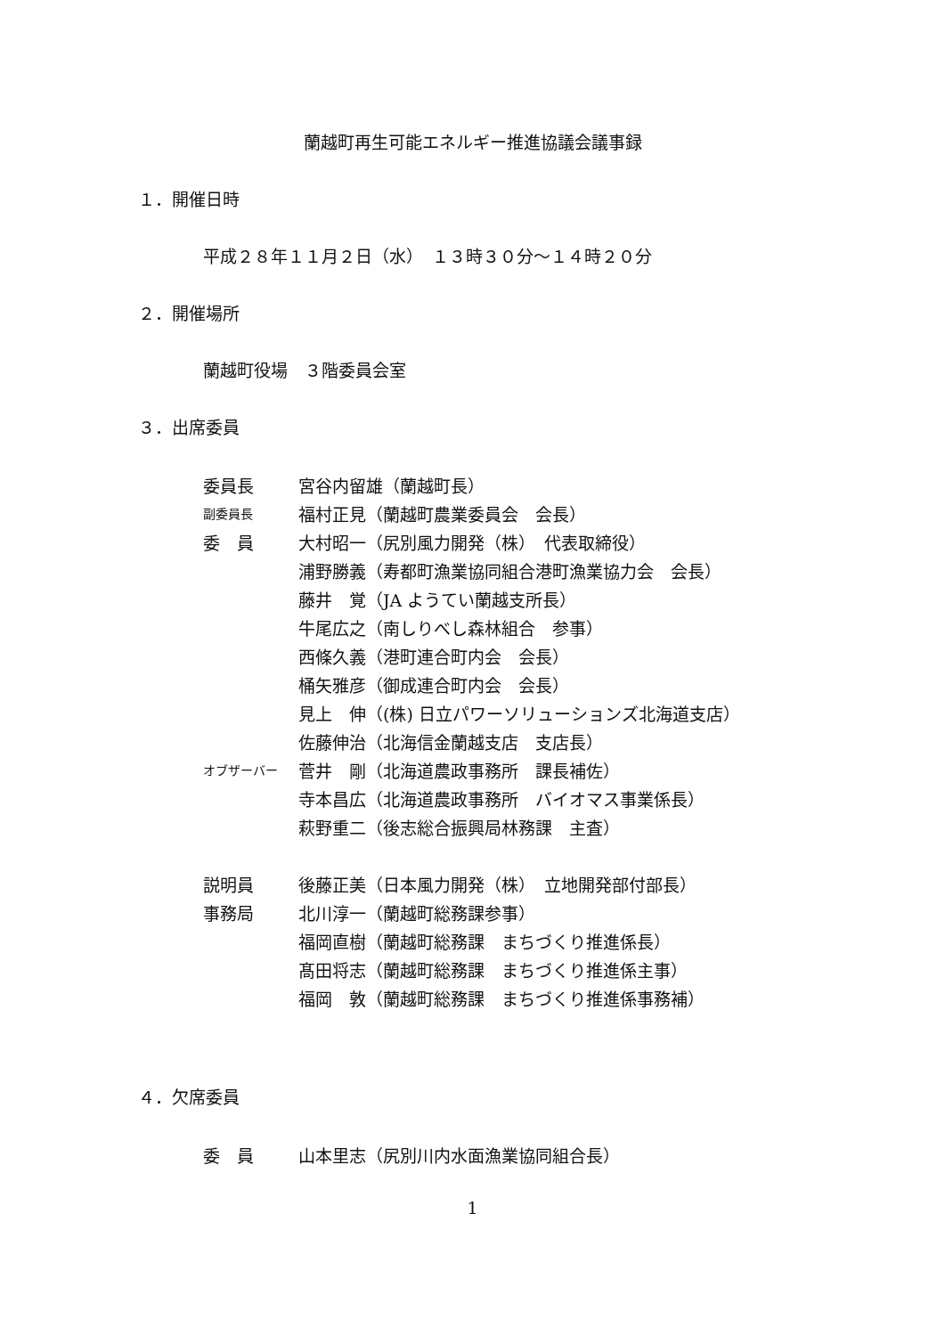蘭越町再生可能エネルギー推進協議会議事録
１．開催日時
平成２８年１１月２日（水）　１３時３０分～１４時２０分
２．開催場所
蘭越町役場　３階委員会室
３．出席委員
| 委員長 | 宮谷内留雄（蘭越町長） |
| 副委員長 | 福村正見（蘭越町農業委員会 会長） |
| 委 員 | 大村昭一（尻別風力開発（株） 代表取締役） |
| | 浦野勝義（寿都町漁業協同組合港町漁業協力会 会長） |
| | 藤井 覚（JA ようてい蘭越支所長） |
| | 牛尾広之（南しりべし森林組合 参事） |
| | 西條久義（港町連合町内会 会長） |
| | 桶矢雅彦（御成連合町内会 会長） |
| | 見上 伸（(株) 日立パワーソリューションズ北海道支店） |
| | 佐藤伸治（北海信金蘭越支店 支店長） |
| オブザーバー | 菅井 剛（北海道農政事務所 課長補佐） |
| | 寺本昌広（北海道農政事務所 バイオマス事業係長） |
| | 萩野重二（後志総合振興局林務課 主査） |
| 説明員 | 後藤正美（日本風力開発（株） 立地開発部付部長） |
| 事務局 | 北川淳一（蘭越町総務課参事） |
| | 福岡直樹（蘭越町総務課 まちづくり推進係長） |
| | 髙田将志（蘭越町総務課 まちづくり推進係主事） |
| | 福岡 敦（蘭越町総務課 まちづくり推進係事務補） |
４．欠席委員
| 委 員 | 山本里志（尻別川内水面漁業協同組合長） |
1